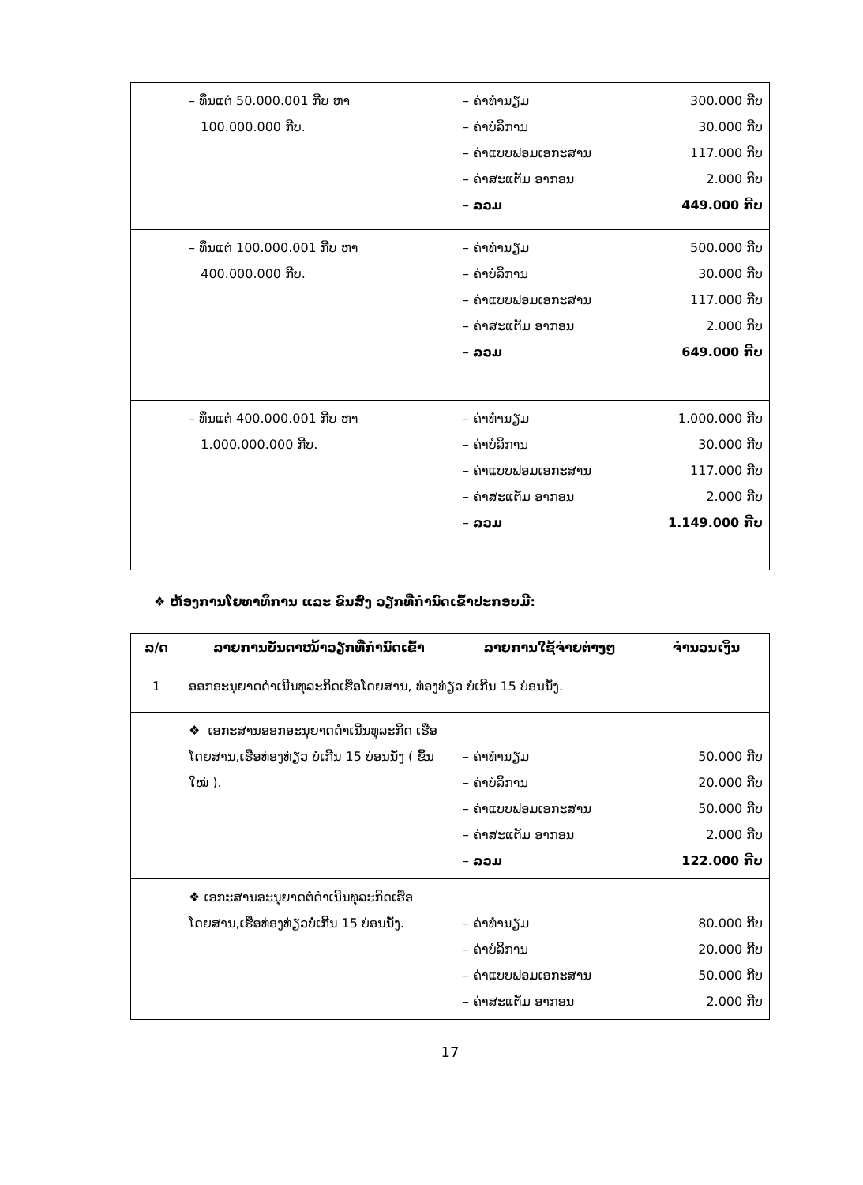| | – ທຶນແຕ່ 50.000.001 ກີບ ຫາ 100.000.000 ກີບ. | – ຄ່າທຳນຽມ – ຄ່າບໍລິການ – ຄ່າແບບຟອມເອກະສານ – ຄ່າສະແຕັມ ອາກອນ – ລວມ | 300.000 ກີບ 30.000 ກີບ 117.000 ກີບ 2.000 ກີບ 449.000 ກີບ |
| | – ທຶນແຕ່ 100.000.001 ກີບ ຫາ 400.000.000 ກີບ. | – ຄ່າທຳນຽມ – ຄ່າບໍລິການ – ຄ່າແບບຟອມເອກະສານ – ຄ່າສະແຕັມ ອາກອນ – ລວມ | 500.000 ກີບ 30.000 ກີບ 117.000 ກີບ 2.000 ກີບ 649.000 ກີບ |
| | – ທຶນແຕ່ 400.000.001 ກີບ ຫາ 1.000.000.000 ກີບ. | – ຄ່າທຳນຽມ – ຄ່າບໍລິການ – ຄ່າແບບຟອມເອກະສານ – ຄ່າສະແຕັມ ອາກອນ – ລວມ | 1.000.000 ກີບ 30.000 ກີບ 117.000 ກີບ 2.000 ກີບ 1.149.000 ກີບ |
❖ ຫ້ອງການໂຍທາທິການ ແລະ ຂົນສົ່ງ ວຽກທີ່ກຳນົດເຂົ້າປະກອບມີ:
| ລ/ດ | ລາຍການບັນດາໜ້າວຽກທີ່ກຳນົດເຂົ້າ | ລາຍການໃຊ້ຈ່າຍຕ່າງໆ | ຈຳນວນເງິນ |
| --- | --- | --- | --- |
| 1 | ອອກອະນຸຍາດດຳເນີນທຸລະກິດເຮືອໂດຍສານ, ທ່ອງທ່ຽວ ບໍ່ເກີນ 15 ບ່ອນນັ່ງ. | | |
| | ❖ ເອກະສານອອກອະນຸຍາດດຳເນີນທຸລະກິດ ເຮືອໂດຍສານ,ເຮືອທ່ອງທ່ຽວ ບໍ່ເກີນ 15 ບ່ອນນັ່ງ ( ຂຶ້ນໃໝ່ ). | – ຄ່າທຳນຽມ – ຄ່າບໍລິການ – ຄ່າແບບຟອມເອກະສານ – ຄ່າສະແຕັມ ອາກອນ – ລວມ | 50.000 ກີບ 20.000 ກີບ 50.000 ກີບ 2.000 ກີບ 122.000 ກີບ |
| | ❖ ເອກະສານອະນຸຍາດຕໍ່ດຳເນີນທຸລະກິດເຮືອ ໂດຍສານ,ເຮືອທ່ອງທ່ຽວບໍ່ເກີນ 15 ບ່ອນນັ່ງ. | – ຄ່າທຳນຽມ – ຄ່າບໍລິການ – ຄ່າແບບຟອມເອກະສານ – ຄ່າສະແຕັມ ອາກອນ | 80.000 ກີບ 20.000 ກີບ 50.000 ກີບ 2.000 ກີບ |
17